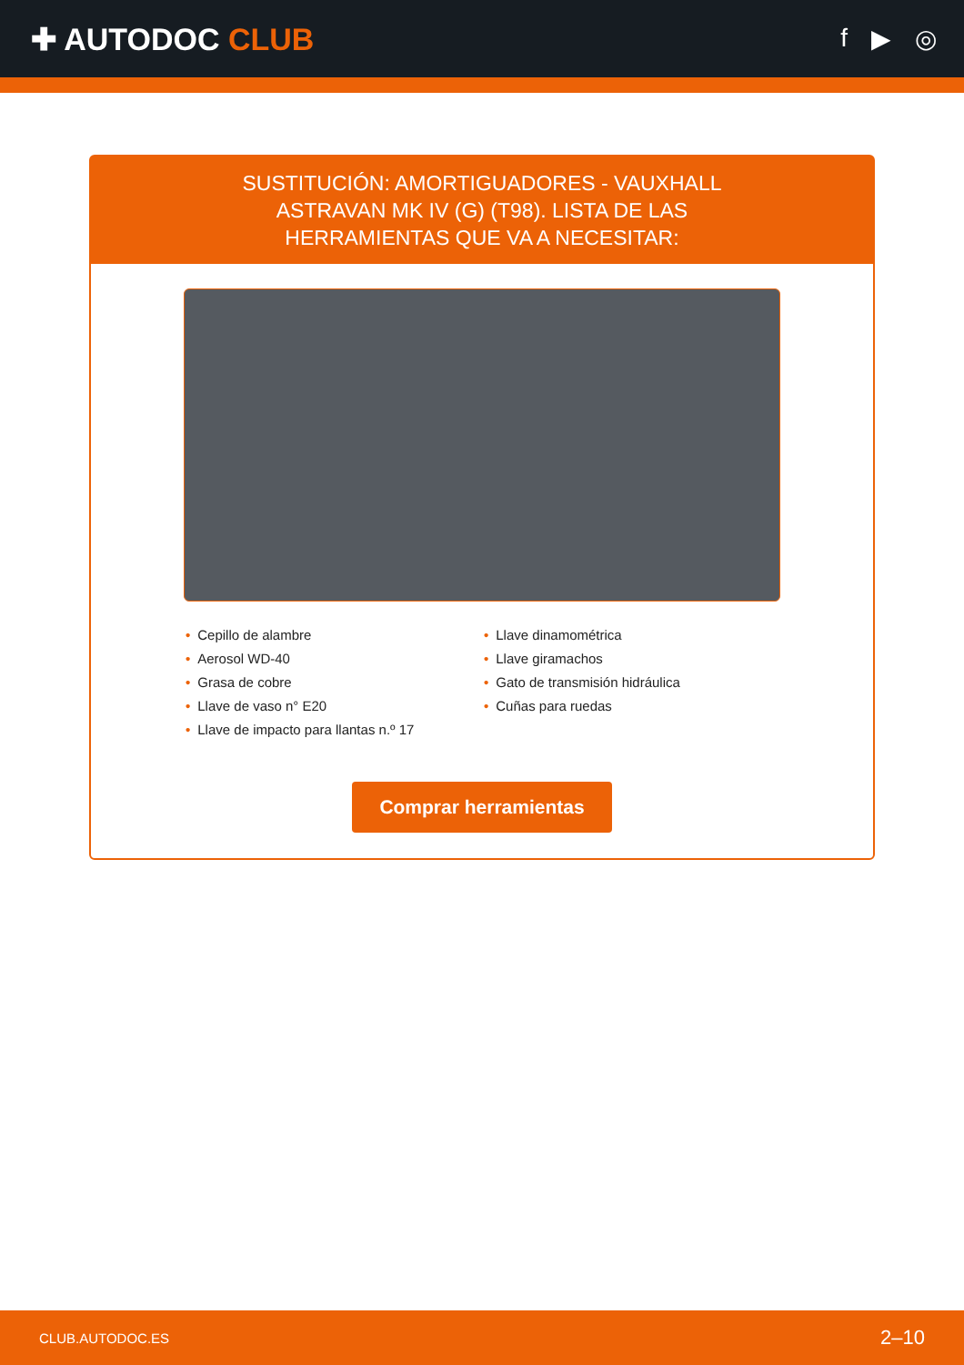✚ AUTODOC CLUB
f ▶ ◎
SUSTITUCIÓN: AMORTIGUADORES - VAUXHALL ASTRAVAN MK IV (G) (T98). LISTA DE LAS HERRAMIENTAS QUE VA A NECESITAR:
• Cepillo de alambre
• Aerosol WD-40
• Grasa de cobre
• Llave de vaso n° E20
• Llave de impacto para llantas n.º 17
• Llave dinamométrica
• Llave giramachos
• Gato de transmisión hidráulica
• Cuñas para ruedas
Comprar herramientas
CLUB.AUTODOC.ES 2–10